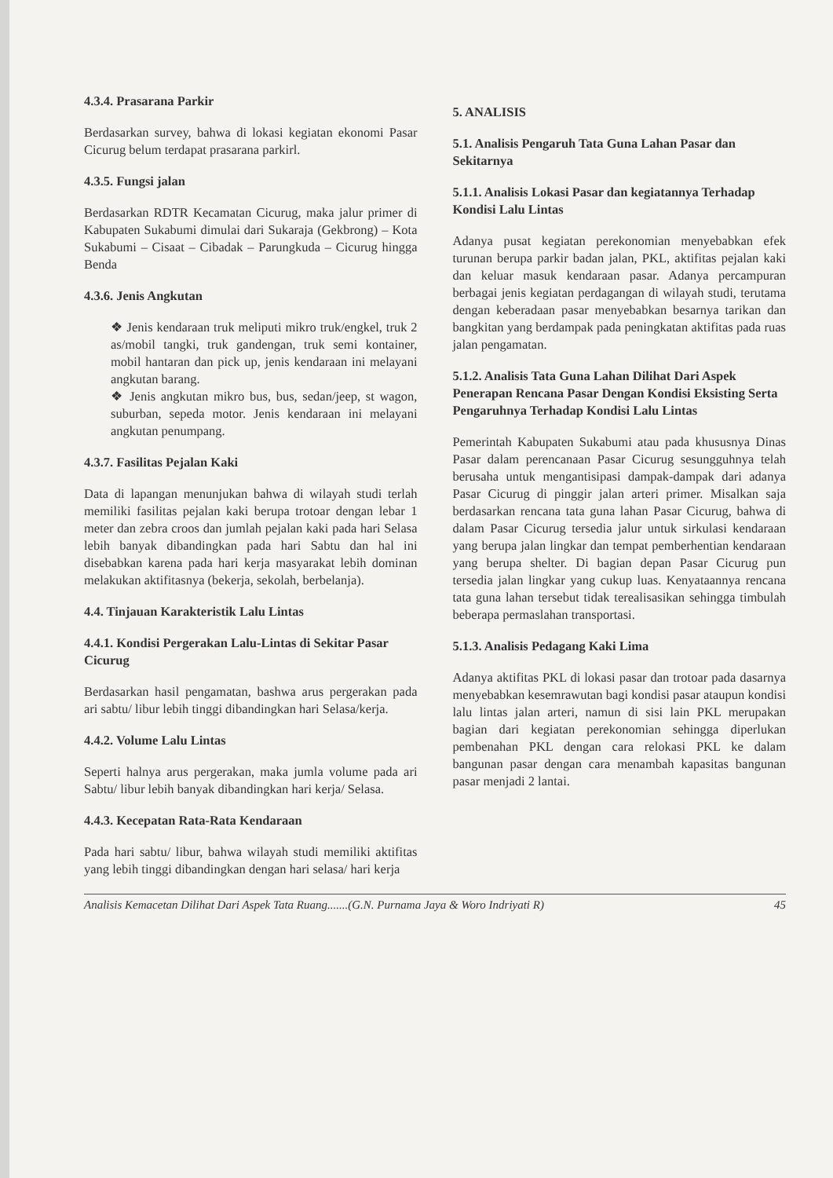4.3.4. Prasarana Parkir
Berdasarkan survey, bahwa di lokasi kegiatan ekonomi Pasar Cicurug belum terdapat prasarana parkirl.
4.3.5. Fungsi jalan
Berdasarkan RDTR Kecamatan Cicurug, maka jalur primer di Kabupaten Sukabumi dimulai dari Sukaraja (Gekbrong) – Kota Sukabumi – Cisaat – Cibadak – Parungkuda – Cicurug hingga Benda
4.3.6. Jenis Angkutan
❖ Jenis kendaraan truk meliputi mikro truk/engkel, truk 2 as/mobil tangki, truk gandengan, truk semi kontainer, mobil hantaran dan pick up, jenis kendaraan ini melayani angkutan barang.
❖ Jenis angkutan mikro bus, bus, sedan/jeep, st wagon, suburban, sepeda motor. Jenis kendaraan ini melayani angkutan penumpang.
4.3.7. Fasilitas Pejalan Kaki
Data di lapangan menunjukan bahwa di wilayah studi terlah memiliki fasilitas pejalan kaki berupa trotoar dengan lebar 1 meter dan zebra croos dan jumlah pejalan kaki pada hari Selasa lebih banyak dibandingkan pada hari Sabtu dan hal ini disebabkan karena pada hari kerja masyarakat lebih dominan melakukan aktifitasnya (bekerja, sekolah, berbelanja).
4.4. Tinjauan Karakteristik Lalu Lintas
4.4.1. Kondisi Pergerakan Lalu-Lintas di Sekitar Pasar Cicurug
Berdasarkan hasil pengamatan, bashwa arus pergerakan pada ari sabtu/ libur lebih tinggi dibandingkan hari Selasa/kerja.
4.4.2. Volume Lalu Lintas
Seperti halnya arus pergerakan, maka jumla volume pada ari Sabtu/ libur lebih banyak dibandingkan hari kerja/ Selasa.
4.4.3. Kecepatan Rata-Rata Kendaraan
Pada hari sabtu/ libur, bahwa wilayah studi memiliki aktifitas yang lebih tinggi dibandingkan dengan hari selasa/ hari kerja
5. ANALISIS
5.1. Analisis Pengaruh Tata Guna Lahan Pasar dan Sekitarnya
5.1.1. Analisis Lokasi Pasar dan kegiatannya Terhadap Kondisi Lalu Lintas
Adanya pusat kegiatan perekonomian menyebabkan efek turunan berupa parkir badan jalan, PKL, aktifitas pejalan kaki dan keluar masuk kendaraan pasar. Adanya percampuran berbagai jenis kegiatan perdagangan di wilayah studi, terutama dengan keberadaan pasar menyebabkan besarnya tarikan dan bangkitan yang berdampak pada peningkatan aktifitas pada ruas jalan pengamatan.
5.1.2. Analisis Tata Guna Lahan Dilihat Dari Aspek Penerapan Rencana Pasar Dengan Kondisi Eksisting Serta Pengaruhnya Terhadap Kondisi Lalu Lintas
Pemerintah Kabupaten Sukabumi atau pada khususnya Dinas Pasar dalam perencanaan Pasar Cicurug sesungguhnya telah berusaha untuk mengantisipasi dampak-dampak dari adanya Pasar Cicurug di pinggir jalan arteri primer. Misalkan saja berdasarkan rencana tata guna lahan Pasar Cicurug, bahwa di dalam Pasar Cicurug tersedia jalur untuk sirkulasi kendaraan yang berupa jalan lingkar dan tempat pemberhentian kendaraan yang berupa shelter. Di bagian depan Pasar Cicurug pun tersedia jalan lingkar yang cukup luas. Kenyataannya rencana tata guna lahan tersebut tidak terealisasikan sehingga timbulah beberapa permaslahan transportasi.
5.1.3. Analisis Pedagang Kaki Lima
Adanya aktifitas PKL di lokasi pasar dan trotoar pada dasarnya menyebabkan kesemrawutan bagi kondisi pasar ataupun kondisi lalu lintas jalan arteri, namun di sisi lain PKL merupakan bagian dari kegiatan perekonomian sehingga diperlukan pembenahan PKL dengan cara relokasi PKL ke dalam bangunan pasar dengan cara menambah kapasitas bangunan pasar menjadi 2 lantai.
Analisis Kemacetan Dilihat Dari Aspek Tata Ruang.......(G.N. Purnama Jaya & Woro Indriyati R) 45